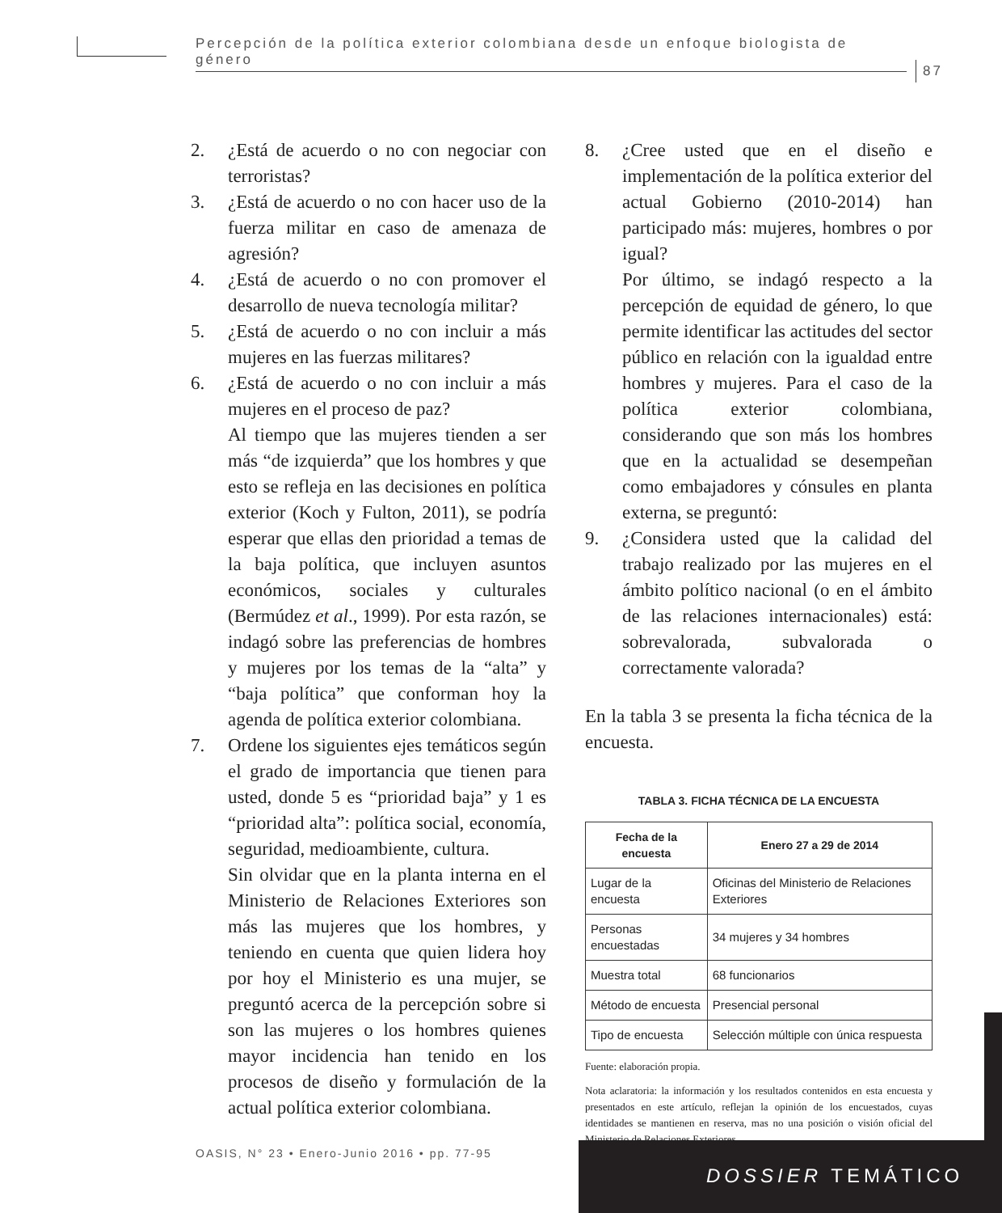Percepción de la política exterior colombiana desde un enfoque biologista de género
87
2. ¿Está de acuerdo o no con negociar con terroristas?
3. ¿Está de acuerdo o no con hacer uso de la fuerza militar en caso de amenaza de agresión?
4. ¿Está de acuerdo o no con promover el desarrollo de nueva tecnología militar?
5. ¿Está de acuerdo o no con incluir a más mujeres en las fuerzas militares?
6. ¿Está de acuerdo o no con incluir a más mujeres en el proceso de paz?
Al tiempo que las mujeres tienden a ser más “de izquierda” que los hombres y que esto se refleja en las decisiones en política exterior (Koch y Fulton, 2011), se podría esperar que ellas den prioridad a temas de la baja política, que incluyen asuntos económicos, sociales y culturales (Bermúdez et al., 1999). Por esta razón, se indagó sobre las preferencias de hombres y mujeres por los temas de la “alta” y “baja política” que conforman hoy la agenda de política exterior colombiana.
7. Ordene los siguientes ejes temáticos según el grado de importancia que tienen para usted, donde 5 es “prioridad baja” y 1 es “prioridad alta”: política social, economía, seguridad, medioambiente, cultura.
Sin olvidar que en la planta interna en el Ministerio de Relaciones Exteriores son más las mujeres que los hombres, y teniendo en cuenta que quien lidera hoy por hoy el Ministerio es una mujer, se preguntó acerca de la percepción sobre si son las mujeres o los hombres quienes mayor incidencia han tenido en los procesos de diseño y formulación de la actual política exterior colombiana.
8. ¿Cree usted que en el diseño e implementación de la política exterior del actual Gobierno (2010-2014) han participado más: mujeres, hombres o por igual?
Por último, se indagó respecto a la percepción de equidad de género, lo que permite identificar las actitudes del sector público en relación con la igualdad entre hombres y mujeres. Para el caso de la política exterior colombiana, considerando que son más los hombres que en la actualidad se desempeñan como embajadores y cónsules en planta externa, se preguntó:
9. ¿Considera usted que la calidad del trabajo realizado por las mujeres en el ámbito político nacional (o en el ámbito de las relaciones internacionales) está: sobrevalorada, subvalorada o correctamente valorada?
En la tabla 3 se presenta la ficha técnica de la encuesta.
TABLA 3. FICHA TÉCNICA DE LA ENCUESTA
| Fecha de la encuesta | Enero 27 a 29 de 2014 |
| --- | --- |
| Lugar de la encuesta | Oficinas del Ministerio de Relaciones Exteriores |
| Personas encuestadas | 34 mujeres y 34 hombres |
| Muestra total | 68 funcionarios |
| Método de encuesta | Presencial personal |
| Tipo de encuesta | Selección múltiple con única respuesta |
Fuente: elaboración propia.
Nota aclaratoria: la información y los resultados contenidos en esta encuesta y presentados en este artículo, reflejan la opinión de los encuestados, cuyas identidades se mantienen en reserva, mas no una posición o visión oficial del Ministerio de Relaciones Exteriores.
OASIS, N° 23 • Enero-Junio 2016 • pp. 77-95
DOSSIER TEMÁTICO